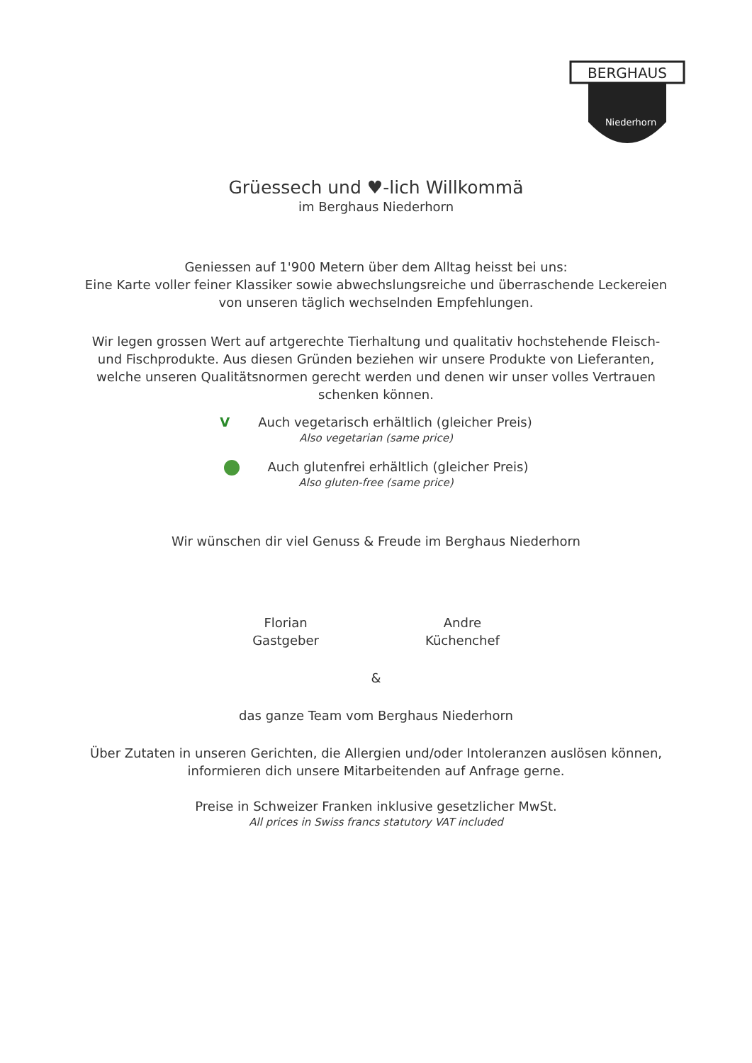BERGHAUS
Niederhorn
Grüessech und ♥-lich Willkommä
im Berghaus Niederhorn
Geniessen auf 1'900 Metern über dem Alltag heisst bei uns:
Eine Karte voller feiner Klassiker sowie abwechslungsreiche und überraschende Leckereien
von unseren täglich wechselnden Empfehlungen.
Wir legen grossen Wert auf artgerechte Tierhaltung und qualitativ hochstehende Fleisch- und Fischprodukte. Aus diesen Gründen beziehen wir unsere Produkte von Lieferanten, welche unseren Qualitätsnormen gerecht werden und denen wir unser volles Vertrauen schenken können.
V Auch vegetarisch erhältlich (gleicher Preis)
Also vegetarian (same price)
Auch glutenfrei erhältlich (gleicher Preis)
Also gluten-free (same price)
Wir wünschen dir viel Genuss & Freude im Berghaus Niederhorn
Florian
Gastgeber
Andre
Küchenchef
&
das ganze Team vom Berghaus Niederhorn
Über Zutaten in unseren Gerichten, die Allergien und/oder Intoleranzen auslösen können,
informieren dich unsere Mitarbeitenden auf Anfrage gerne.
Preise in Schweizer Franken inklusive gesetzlicher MwSt.
All prices in Swiss francs statutory VAT included